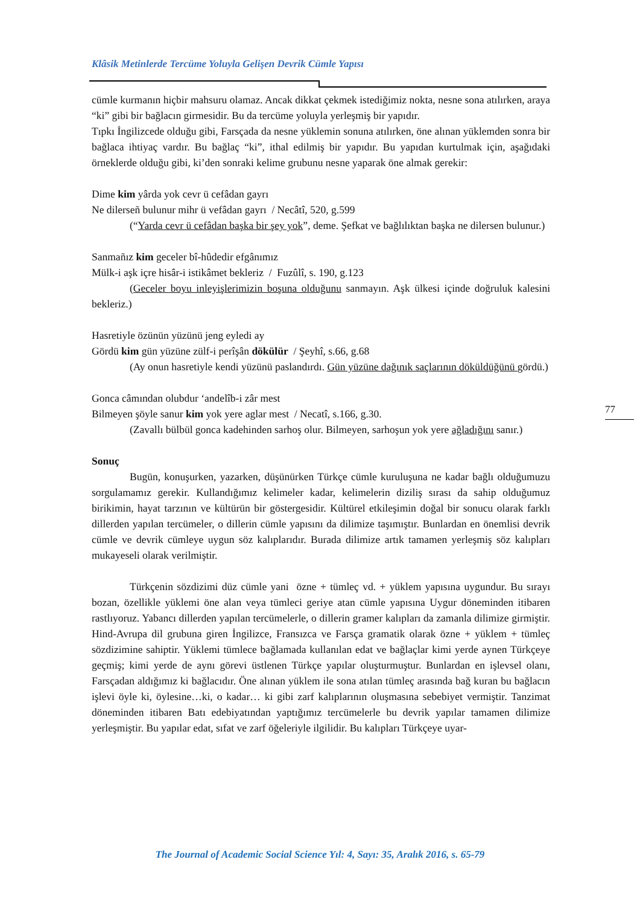Klâsik Metinlerde Tercüme Yoluyla Gelişen Devrik Cümle Yapısı
cümle kurmanın hiçbir mahsuru olamaz. Ancak dikkat çekmek istediğimiz nokta, nesne sona atılırken, araya “ki” gibi bir bağlacın girmesidir. Bu da tercüme yoluyla yerleşmiş bir yapıdır.
Tıpkı İngilizcede olduğu gibi, Farsçada da nesne yüklemin sonuna atılırken, öne alınan yüklemden sonra bir bağlaca ihtiyaç vardır. Bu bağlaç “ki”, ithal edilmiş bir yapıdır. Bu yapıdan kurtulmak için, aşağıdaki örneklerde olduğu gibi, ki’den sonraki kelime grubunu nesne yaparak öne almak gerekir:
Dime kim yârda yok cevr ü cefâdan gayrı
Ne dilerseñ bulunur mihr ü vefâdan gayrı / Necâtî, 520, g.599
(“Yarda cevr ü cefâdan başka bir şey yok”, deme. Şefkat ve bağlılıktan başka ne dilersen bulunur.)
Sanmañız kim geceler bî-hûdedir efgânımız
Mülk-i aşk içre hisâr-i istikâmet bekleriz / Fuzûlî, s. 190, g.123
(Geceler boyu inleyişlerimizin boşuna olduğunu sanmayın. Aşk ülkesi içinde doğruluk kalesini bekleriz.)
Hasretiyle özünün yüzünü jeng eyledi ay
Gördü kim gün yüzüne zülf-i perîşân dökülür / Şeyhî, s.66, g.68
(Ay onun hasretiyle kendi yüzünü paslandırdı. Gün yüzüne dağınık saçlarının döküldüğünü gördü.)
Gonca câmından olubdur ‘andelîb-i zâr mest
Bilmeyen şöyle sanur kim yok yere aglar mest / Necatî, s.166, g.30.
(Zavallı bülbül gonca kadehinden sarhoş olur. Bilmeyen, sarhoşun yok yere ağladığını sanır.)
Sonuç
Bugün, konuşurken, yazarken, düşünürken Türkçe cümle kuruluşuna ne kadar bağlı olduğumuzu sorgulamamız gerekir. Kullandığımız kelimeler kadar, kelimelerin diziliş sırası da sahip olduğumuz birikimin, hayat tarzının ve kültürün bir göstergesidir. Kültürel etkileşimin doğal bir sonucu olarak farklı dillerden yapılan tercümeler, o dillerin cümle yapısını da dilimize taşımıştır. Bunlardan en önemlisi devrik cümle ve devrik cümleye uygun söz kalıplarıdır. Burada dilimize artık tamamen yerleşmiş söz kalıpları mukayeseli olarak verilmiştir.
Türkçenin sözdizimi düz cümle yani özne + tümleç vd. + yüklem yapısına uygundur. Bu sırayı bozan, özellikle yüklemi öne alan veya tümleci geriye atan cümle yapısına Uygur döneminden itibaren rastlıyoruz. Yabancı dillerden yapılan tercümelerle, o dillerin gramer kalıpları da zamanla dilimize girmiştir. Hind-Avrupa dil grubuna giren İngilizce, Fransızca ve Farsça gramatik olarak özne + yüklem + tümleç sözdizimine sahiptir. Yüklemi tümlece bağlamada kullanılan edat ve bağlaçlar kimi yerde aynen Türkçeye geçmiş; kimi yerde de aynı görevi üstlenen Türkçe yapılar oluşturmuştur. Bunlardan en işlevsel olanı, Farsçadan aldığımız ki bağlacıdır. Öne alınan yüklem ile sona atılan tümleç arasında bağ kuran bu bağlacın işlevi öyle ki, öylesine…ki, o kadar… ki gibi zarf kalıplarının oluşmasına sebebiyet vermiştir. Tanzimat döneminden itibaren Batı edebiyatından yaptığımız tercümelerle bu devrik yapılar tamamen dilimize yerleşmiştir. Bu yapılar edat, sıfat ve zarf öğeleriyle ilgilidir. Bu kalıpları Türkçeye uyar-
77
The Journal of Academic Social Science Yıl: 4, Sayı: 35, Aralık 2016, s. 65-79